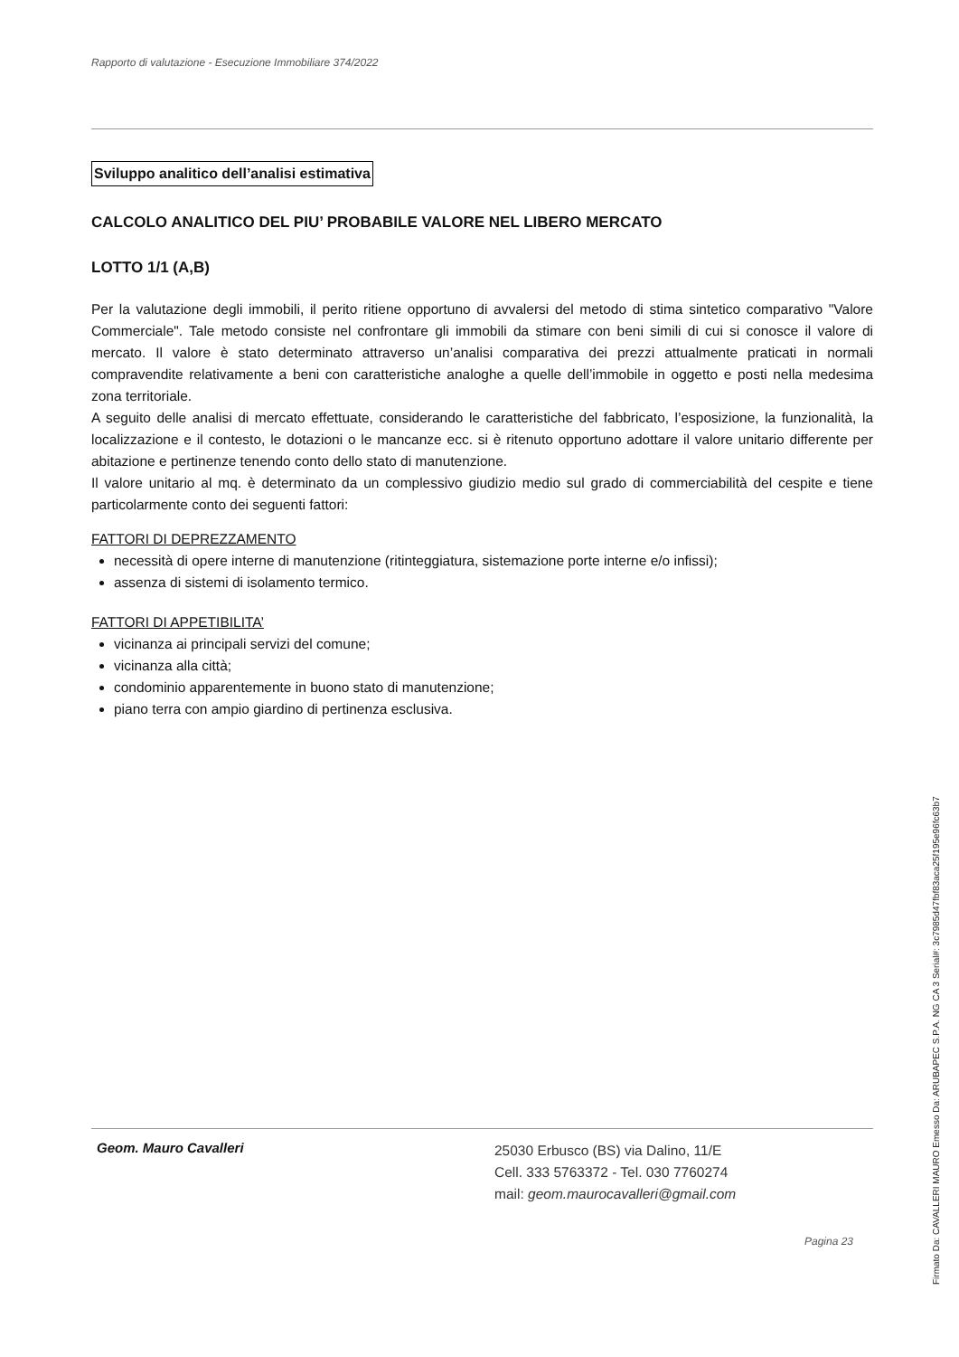Rapporto di valutazione - Esecuzione Immobiliare 374/2022
Sviluppo analitico dell’analisi estimativa
CALCOLO ANALITICO DEL PIU’ PROBABILE VALORE NEL LIBERO MERCATO
LOTTO 1/1 (A,B)
Per la valutazione degli immobili, il perito ritiene opportuno di avvalersi del metodo di stima sintetico comparativo "Valore Commerciale". Tale metodo consiste nel confrontare gli immobili da stimare con beni simili di cui si conosce il valore di mercato. Il valore è stato determinato attraverso un’analisi comparativa dei prezzi attualmente praticati in normali compravendite relativamente a beni con caratteristiche analoghe a quelle dell’immobile in oggetto e posti nella medesima zona territoriale.
A seguito delle analisi di mercato effettuate, considerando le caratteristiche del fabbricato, l’esposizione, la funzionalità, la localizzazione e il contesto, le dotazioni o le mancanze ecc. si è ritenuto opportuno adottare il valore unitario differente per abitazione e pertinenze tenendo conto dello stato di manutenzione.
Il valore unitario al mq. è determinato da un complessivo giudizio medio sul grado di commerciabilità del cespite e tiene particolarmente conto dei seguenti fattori:
FATTORI DI DEPREZZAMENTO
necessità di opere interne di manutenzione (ritinteggiatura, sistemazione porte interne e/o infissi);
assenza di sistemi di isolamento termico.
FATTORI DI APPETIBILITA’
vicinanza ai principali servizi del comune;
vicinanza alla città;
condominio apparentemente in buono stato di manutenzione;
piano terra con ampio giardino di pertinenza esclusiva.
Geom. Mauro Cavalleri
25030 Erbusco (BS) via Dalino, 11/E
Cell. 333 5763372 - Tel. 030 7760274
mail: geom.maurocavalleri@gmail.com
Pagina 23
Firmato Da: CAVALLERI MAURO Emesso Da: ARUBAPEC S.P.A. NG CA 3 Serial#: 3c7985d47fbf83aca25f195e96fc63b7